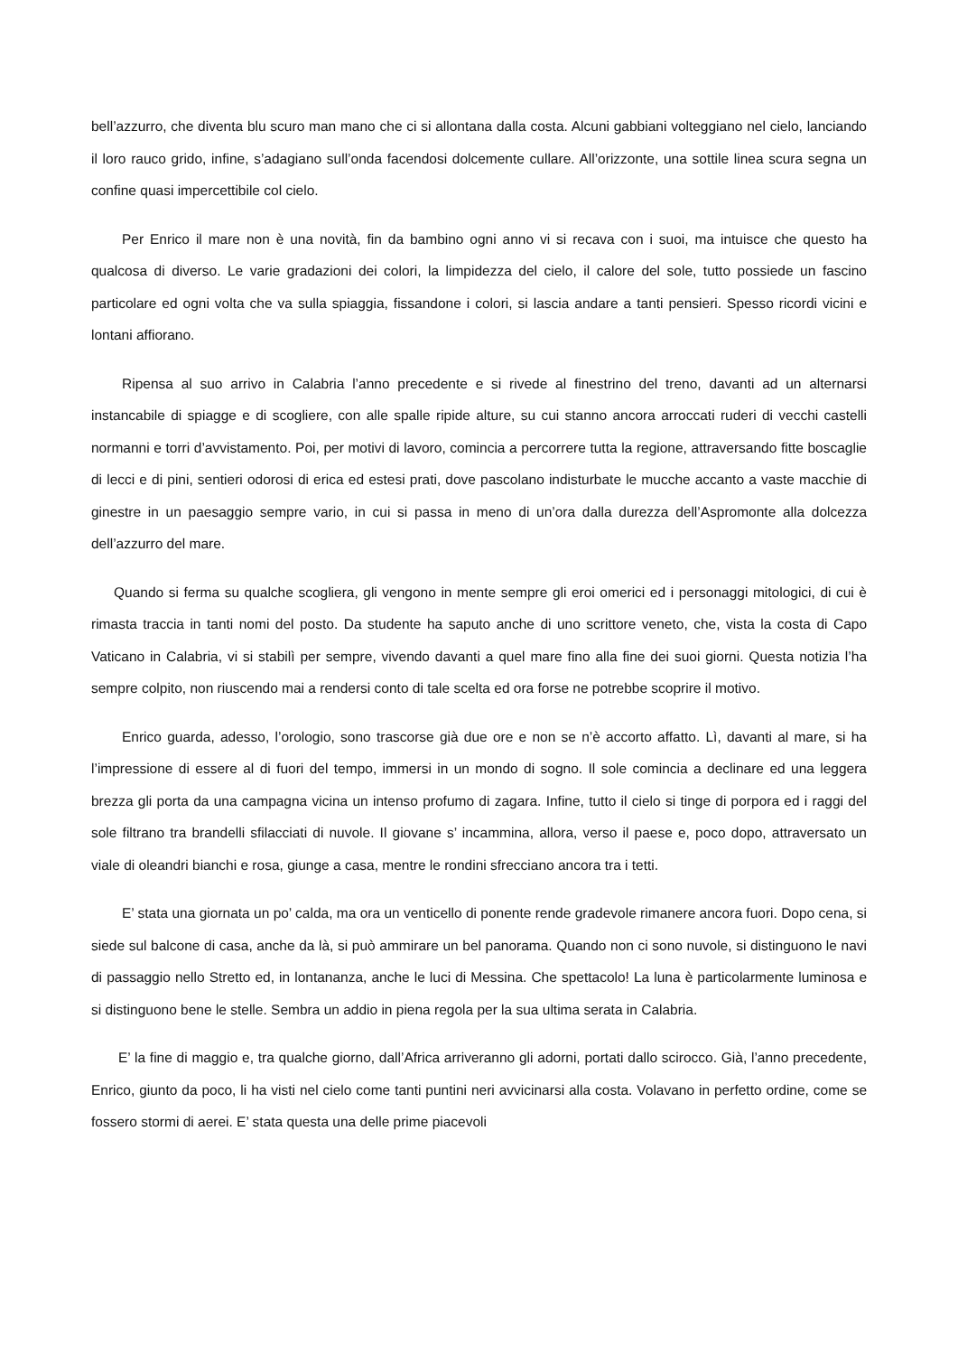bell’azzurro, che diventa blu scuro man mano che ci si allontana dalla costa. Alcuni gabbiani volteggiano nel cielo, lanciando il loro rauco grido, infine, s’adagiano sull’onda facendosi dolcemente cullare. All’orizzonte, una sottile linea scura segna un confine quasi impercettibile col cielo.
Per Enrico il mare non è una novità, fin da bambino ogni anno vi si recava con i suoi, ma intuisce che questo ha qualcosa di diverso. Le varie gradazioni dei colori, la limpidezza del cielo, il calore del sole, tutto possiede un fascino particolare ed ogni volta che va sulla spiaggia, fissandone i colori, si lascia andare a tanti pensieri. Spesso ricordi vicini e lontani affiorano.
Ripensa al suo arrivo in Calabria l’anno precedente e si rivede al finestrino del treno, davanti ad un alternarsi instancabile di spiagge e di scogliere, con alle spalle ripide alture, su cui stanno ancora arroccati ruderi di vecchi castelli normanni e torri d’avvistamento. Poi, per motivi di lavoro, comincia a percorrere tutta la regione, attraversando fitte boscaglie di lecci e di pini, sentieri odorosi di erica ed estesi prati, dove pascolano indisturbate le mucche accanto a vaste macchie di ginestre in un paesaggio sempre vario, in cui si passa in meno di un’ora dalla durezza dell’Aspromonte alla dolcezza dell’azzurro del mare.
Quando si ferma su qualche scogliera, gli vengono in mente sempre gli eroi omerici ed i personaggi mitologici, di cui è rimasta traccia in tanti nomi del posto. Da studente ha saputo anche di uno scrittore veneto, che, vista la costa di Capo Vaticano in Calabria, vi si stabilì per sempre, vivendo davanti a quel mare fino alla fine dei suoi giorni. Questa notizia l’ha sempre colpito, non riuscendo mai a rendersi conto di tale scelta ed ora forse ne potrebbe scoprire il motivo.
Enrico guarda, adesso, l’orologio, sono trascorse già due ore e non se n’è accorto affatto. Lì, davanti al mare, si ha l’impressione di essere al di fuori del tempo, immersi in un mondo di sogno. Il sole comincia a declinare ed una leggera brezza gli porta da una campagna vicina un intenso profumo di zagara. Infine, tutto il cielo si tinge di porpora ed i raggi del sole filtrano tra brandelli sfilacciati di nuvole. Il giovane s’ incammina, allora, verso il paese e, poco dopo, attraversato un viale di oleandri bianchi e rosa, giunge a casa, mentre le rondini sfrecciano ancora tra i tetti.
E’ stata una giornata un po’ calda, ma ora un venticello di ponente rende gradevole rimanere ancora fuori. Dopo cena, si siede sul balcone di casa, anche da là, si può ammirare un bel panorama. Quando non ci sono nuvole, si distinguono le navi di passaggio nello Stretto ed, in lontananza, anche le luci di Messina. Che spettacolo! La luna è particolarmente luminosa e si distinguono bene le stelle. Sembra un addio in piena regola per la sua ultima serata in Calabria.
E’ la fine di maggio e, tra qualche giorno, dall’Africa arriveranno gli adorni, portati dallo scirocco. Già, l’anno precedente, Enrico, giunto da poco, li ha visti nel cielo come tanti puntini neri avvicinarsi alla costa. Volavano in perfetto ordine, come se fossero stormi di aerei. E’ stata questa una delle prime piacevoli